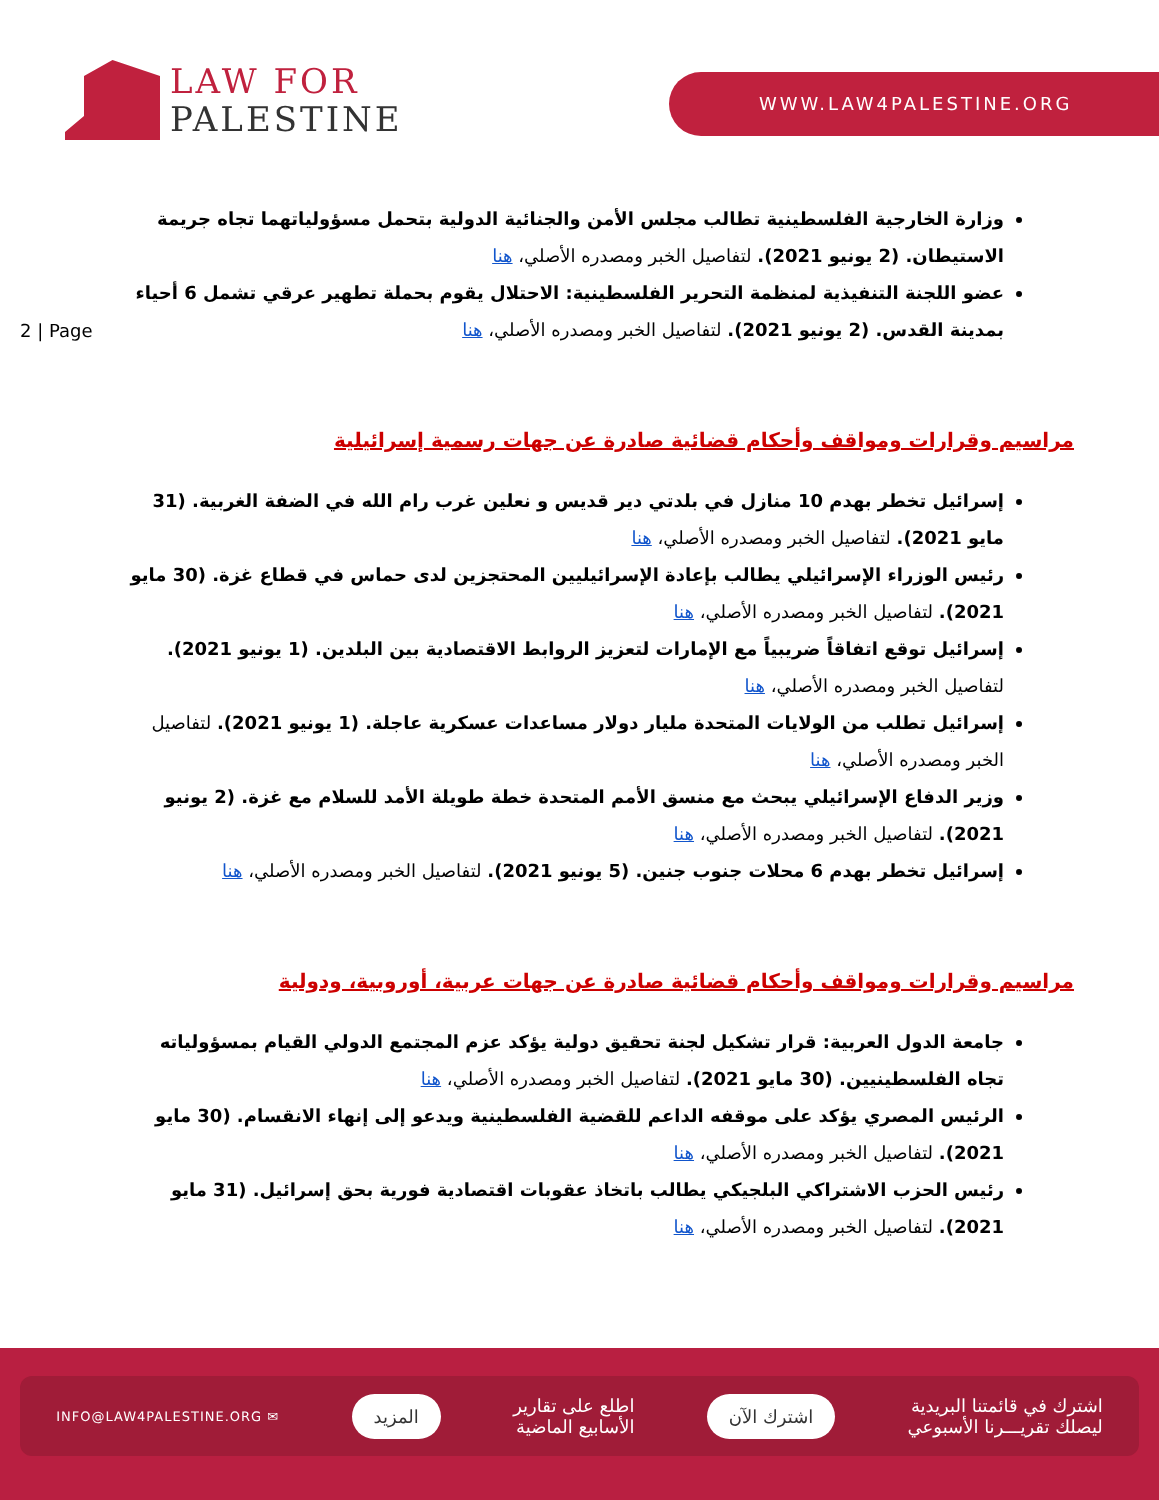LAW FOR
PALESTINE
WWW.LAW4PALESTINE.ORG
2 | Page
وزارة الخارجية الفلسطينية تطالب مجلس الأمن والجنائية الدولية بتحمل مسؤولياتهما تجاه جريمة الاستيطان. (2 يونيو 2021). لتفاصيل الخبر ومصدره الأصلي، هنا
عضو اللجنة التنفيذية لمنظمة التحرير الفلسطينية: الاحتلال يقوم بحملة تطهير عرقي تشمل 6 أحياء بمدينة القدس. (2 يونيو 2021). لتفاصيل الخبر ومصدره الأصلي، هنا
مراسيم وقرارات ومواقف وأحكام قضائية صادرة عن جهات رسمية إسرائيلية
إسرائيل تخطر بهدم 10 منازل في بلدتي دير قديس و نعلين غرب رام الله في الضفة الغربية. (31 مايو 2021). لتفاصيل الخبر ومصدره الأصلي، هنا
رئيس الوزراء الإسرائيلي يطالب بإعادة الإسرائيليين المحتجزين لدى حماس في قطاع غزة. (30 مايو 2021). لتفاصيل الخبر ومصدره الأصلي، هنا
إسرائيل توقع اتفاقاً ضريبياً مع الإمارات لتعزيز الروابط الاقتصادية بين البلدين. (1 يونيو 2021). لتفاصيل الخبر ومصدره الأصلي، هنا
إسرائيل تطلب من الولايات المتحدة مليار دولار مساعدات عسكرية عاجلة. (1 يونيو 2021). لتفاصيل الخبر ومصدره الأصلي، هنا
وزير الدفاع الإسرائيلي يبحث مع منسق الأمم المتحدة خطة طويلة الأمد للسلام مع غزة. (2 يونيو 2021). لتفاصيل الخبر ومصدره الأصلي، هنا
إسرائيل تخطر بهدم 6 محلات جنوب جنين. (5 يونيو 2021). لتفاصيل الخبر ومصدره الأصلي، هنا
مراسيم وقرارات ومواقف وأحكام قضائية صادرة عن جهات عربية، أوروبية، ودولية
جامعة الدول العربية: قرار تشكيل لجنة تحقيق دولية يؤكد عزم المجتمع الدولي القيام بمسؤولياته تجاه الفلسطينيين. (30 مايو 2021). لتفاصيل الخبر ومصدره الأصلي، هنا
الرئيس المصري يؤكد على موقفه الداعم للقضية الفلسطينية ويدعو إلى إنهاء الانقسام. (30 مايو 2021). لتفاصيل الخبر ومصدره الأصلي، هنا
رئيس الحزب الاشتراكي البلجيكي يطالب باتخاذ عقوبات اقتصادية فورية بحق إسرائيل. (31 مايو 2021). لتفاصيل الخبر ومصدره الأصلي، هنا
اشترك في قائمتنا البريدية
ليصلك تقريـــرنا الأسبوعي
اشترك الآن
اطلع على تقارير
الأسابيع الماضية
المزيد
✉ INFO@LAW4PALESTINE.ORG